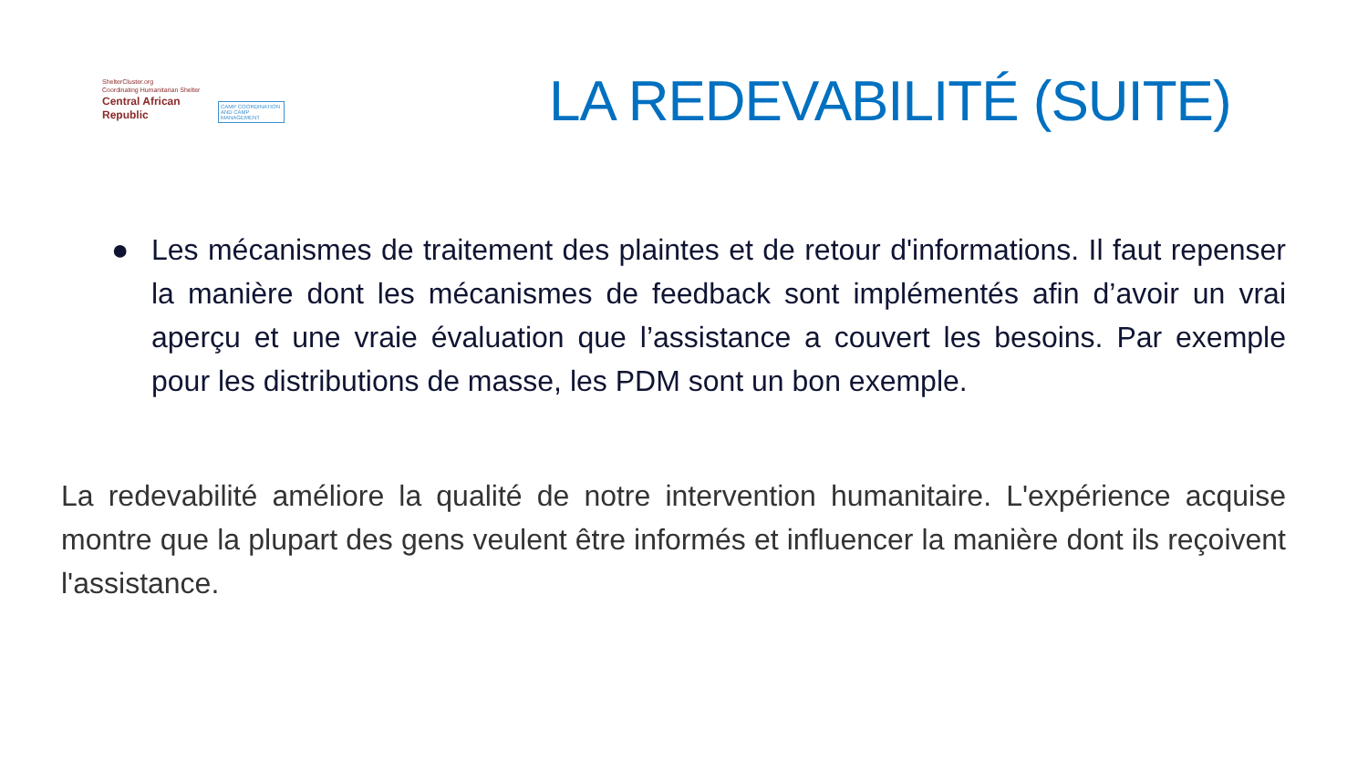ShelterCluster.org
Coordinating Humanitarian Shelter
Central African Republic
CAMP COORDINATION
AND CAMP MANAGEMENT
LA REDEVABILITÉ (SUITE)
● Les mécanismes de traitement des plaintes et de retour d'informations. Il faut repenser la manière dont les mécanismes de feedback sont implémentés afin d’avoir un vrai aperçu et une vraie évaluation que l’assistance a couvert les besoins. Par exemple pour les distributions de masse, les PDM sont un bon exemple.
La redevabilité améliore la qualité de notre intervention humanitaire. L'expérience acquise montre que la plupart des gens veulent être informés et influencer la manière dont ils reçoivent l'assistance.